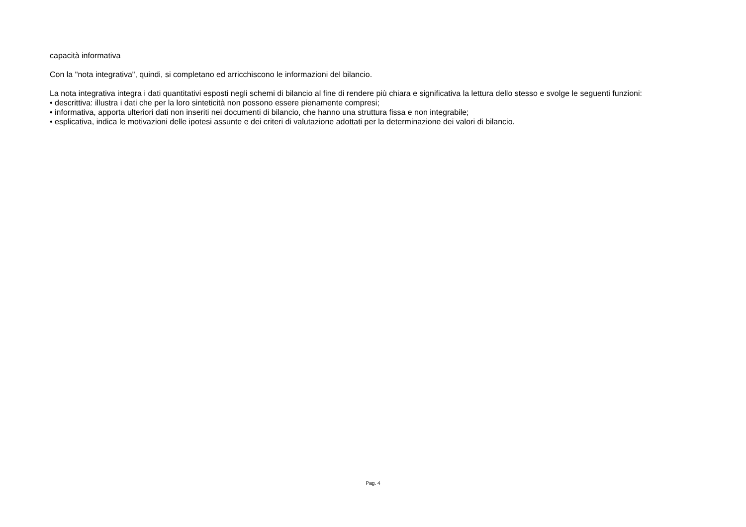capacità informativa
Con la "nota integrativa", quindi, si completano ed arricchiscono le informazioni del bilancio.
La nota integrativa integra i dati quantitativi esposti negli schemi di bilancio al fine di rendere più chiara e significativa la lettura dello stesso e svolge le seguenti funzioni:
• descrittiva: illustra i dati che per la loro sinteticità non possono essere pienamente compresi;
• informativa, apporta ulteriori dati non inseriti nei documenti di bilancio, che hanno una struttura fissa e non integrabile;
• esplicativa, indica le motivazioni delle ipotesi assunte e dei criteri di valutazione adottati per la determinazione dei valori di bilancio.
Pag. 4